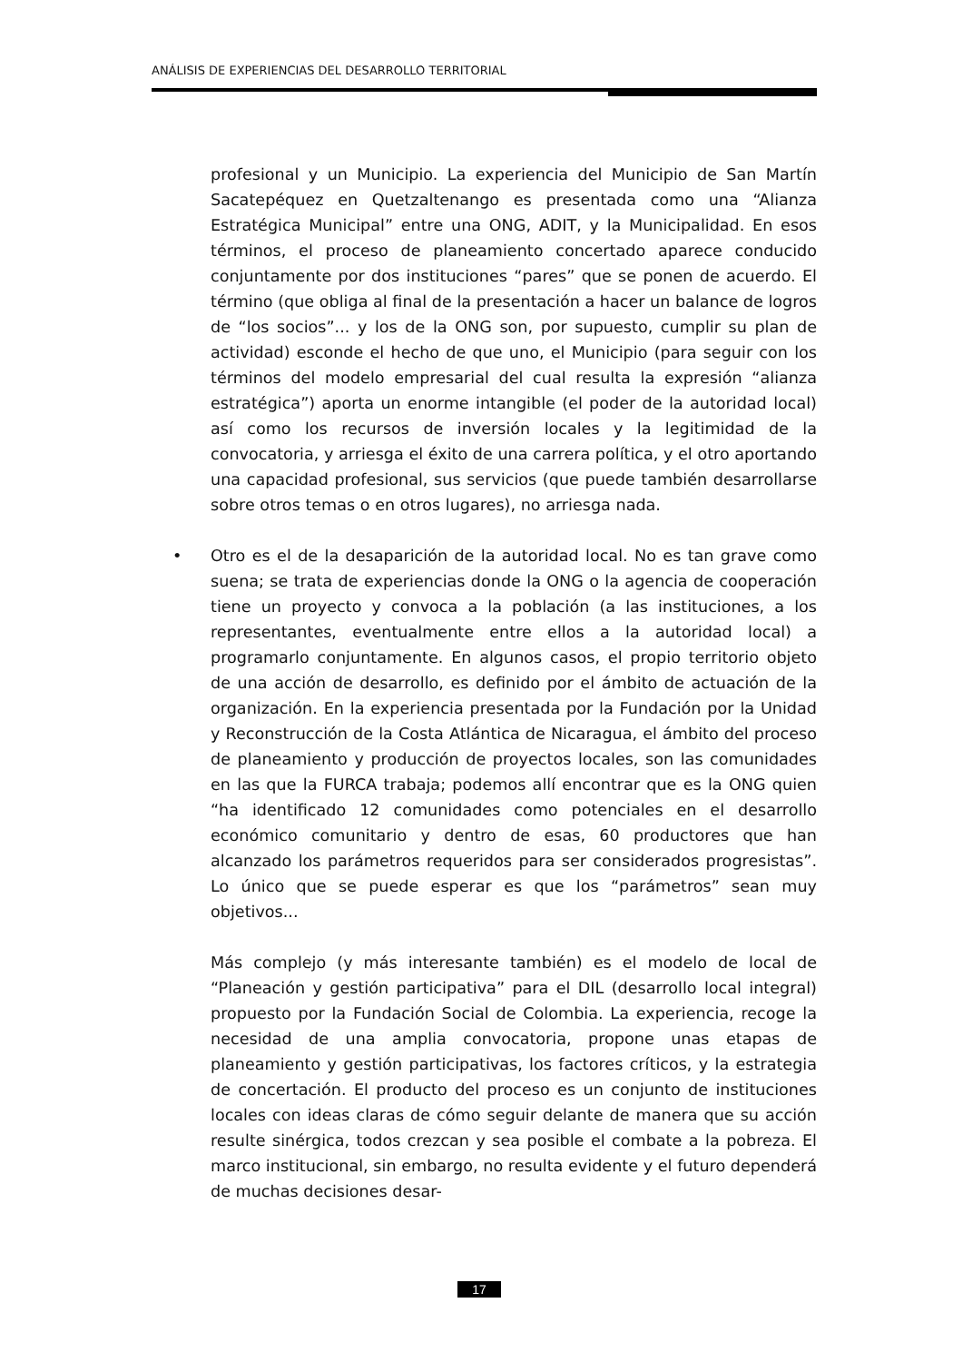ANÁLISIS DE EXPERIENCIAS DEL DESARROLLO TERRITORIAL
profesional y un Municipio. La experiencia del Municipio de San Martín Sacatepéquez en Quetzaltenango es presentada como una “Alianza Estratégica Municipal” entre una ONG, ADIT, y la Municipalidad. En esos términos, el proceso de planeamiento concertado aparece conducido conjuntamente por dos instituciones “pares” que se ponen de acuerdo. El término (que obliga al final de la presentación a hacer un balance de logros de “los socios”... y los de la ONG son, por supuesto, cumplir su plan de actividad) esconde el hecho de que uno, el Municipio (para seguir con los términos del modelo empresarial del cual resulta la expresión “alianza estratégica”) aporta un enorme intangible (el poder de la autoridad local) así como los recursos de inversión locales y la legitimidad de la convocatoria, y arriesga el éxito de una carrera política, y el otro aportando una capacidad profesional, sus servicios (que puede también desarrollarse sobre otros temas o en otros lugares), no arriesga nada.
• Otro es el de la desaparición de la autoridad local. No es tan grave como suena; se trata de experiencias donde la ONG o la agencia de cooperación tiene un proyecto y convoca a la población (a las instituciones, a los representantes, eventualmente entre ellos a la autoridad local) a programarlo conjuntamente. En algunos casos, el propio territorio objeto de una acción de desarrollo, es definido por el ámbito de actuación de la organización. En la experiencia presentada por la Fundación por la Unidad y Reconstrucción de la Costa Atlántica de Nicaragua, el ámbito del proceso de planeamiento y producción de proyectos locales, son las comunidades en las que la FURCA trabaja; podemos allí encontrar que es la ONG quien “ha identificado 12 comunidades como potenciales en el desarrollo económico comunitario y dentro de esas, 60 productores que han alcanzado los parámetros requeridos para ser considerados progresistas”. Lo único que se puede esperar es que los “parámetros” sean muy objetivos...
Más complejo (y más interesante también) es el modelo de local de “Planeación y gestión participativa” para el DIL (desarrollo local integral) propuesto por la Fundación Social de Colombia. La experiencia, recoge la necesidad de una amplia convocatoria, propone unas etapas de planeamiento y gestión participativas, los factores críticos, y la estrategia de concertación. El producto del proceso es un conjunto de instituciones locales con ideas claras de cómo seguir delante de manera que su acción resulte sinérgica, todos crezcan y sea posible el combate a la pobreza. El marco institucional, sin embargo, no resulta evidente y el futuro dependerá de muchas decisiones desar-
17